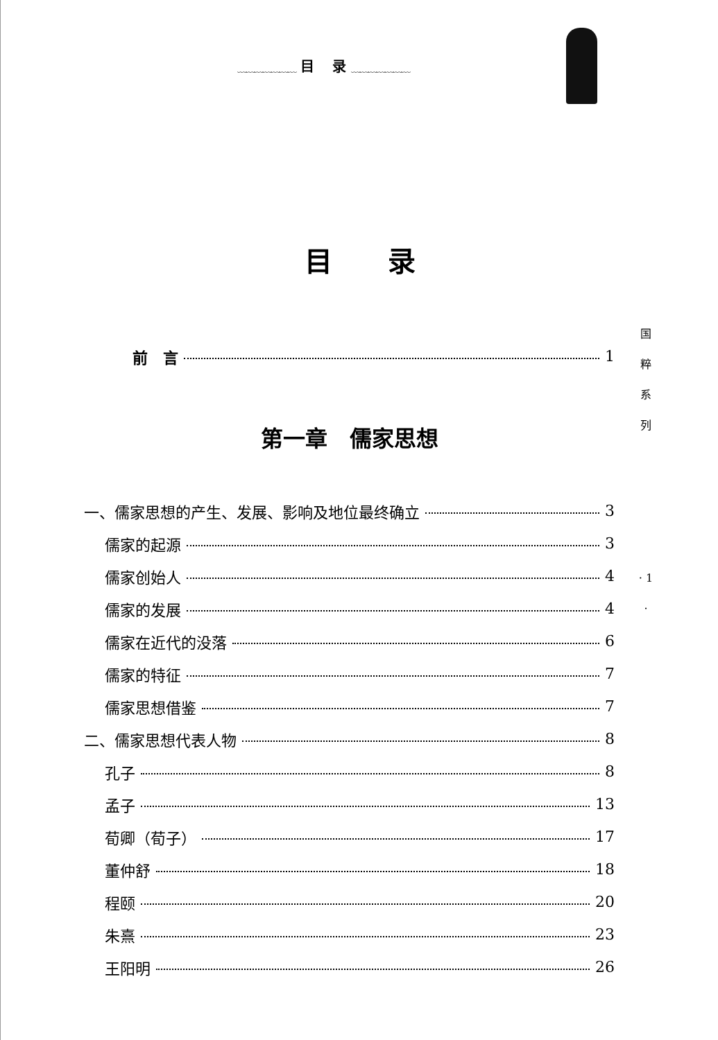﹏﹏﹏﹏﹏﹏﹏ 目　 录 ﹏﹏﹏﹏﹏﹏﹏
目　　录
国
粹
系
列
· 1 ·
前　言 1
第一章　儒家思想
一、儒家思想的产生、发展、影响及地位最终确立 3
儒家的起源 3
儒家创始人 4
儒家的发展 4
儒家在近代的没落 6
儒家的特征 7
儒家思想借鉴 7
二、儒家思想代表人物 8
孔子 8
孟子 13
荀卿（荀子） 17
董仲舒 18
程颐 20
朱熹 23
王阳明 26